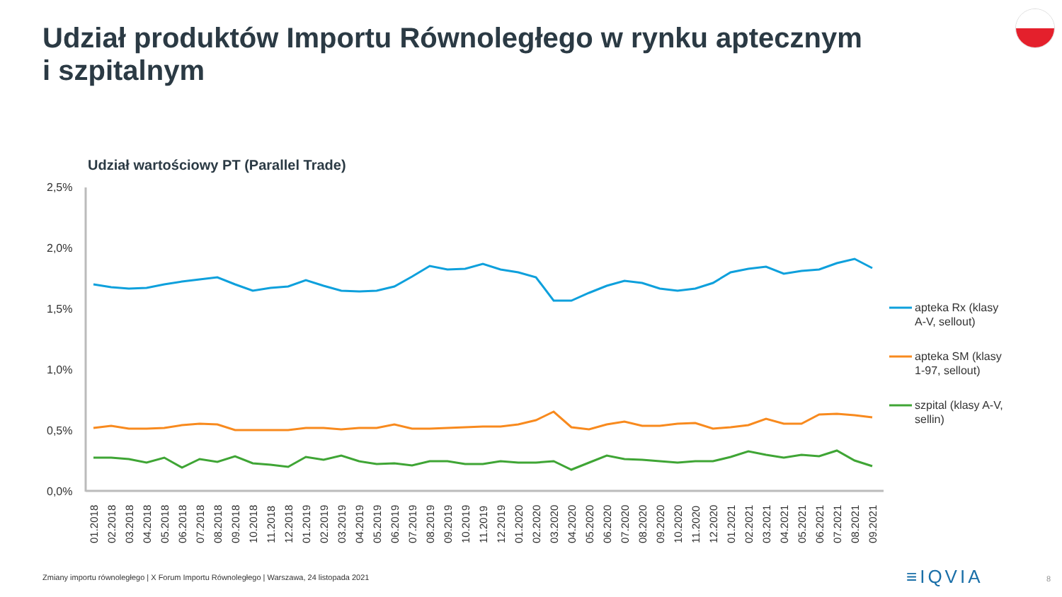Udział produktów Importu Równoległego w rynku aptecznym
i szpitalnym
Udział wartościowy PT (Parallel Trade)
2,5%
2,0%
1,5%
1,0%
0,5%
0,0%
apteka Rx (klasy
A-V, sellout)
apteka SM (klasy
1-97, sellout)
szpital (klasy A-V,
sellin)
01.2018
02.2018
03.2018
04.2018
05.2018
06.2018
07.2018
08.2018
09.2018
10.2018
11.2018
12.2018
01.2019
02.2019
03.2019
04.2019
05.2019
06.2019
07.2019
08.2019
09.2019
10.2019
11.2019
12.2019
01.2020
02.2020
03.2020
04.2020
05.2020
06.2020
07.2020
08.2020
09.2020
10.2020
11.2020
12.2020
01.2021
02.2021
03.2021
04.2021
05.2021
06.2021
07.2021
08.2021
09.2021
Zmiany importu równoległego | X Forum Importu Równoległego | Warszawa, 24 listopada 2021
≡IQVIA 8